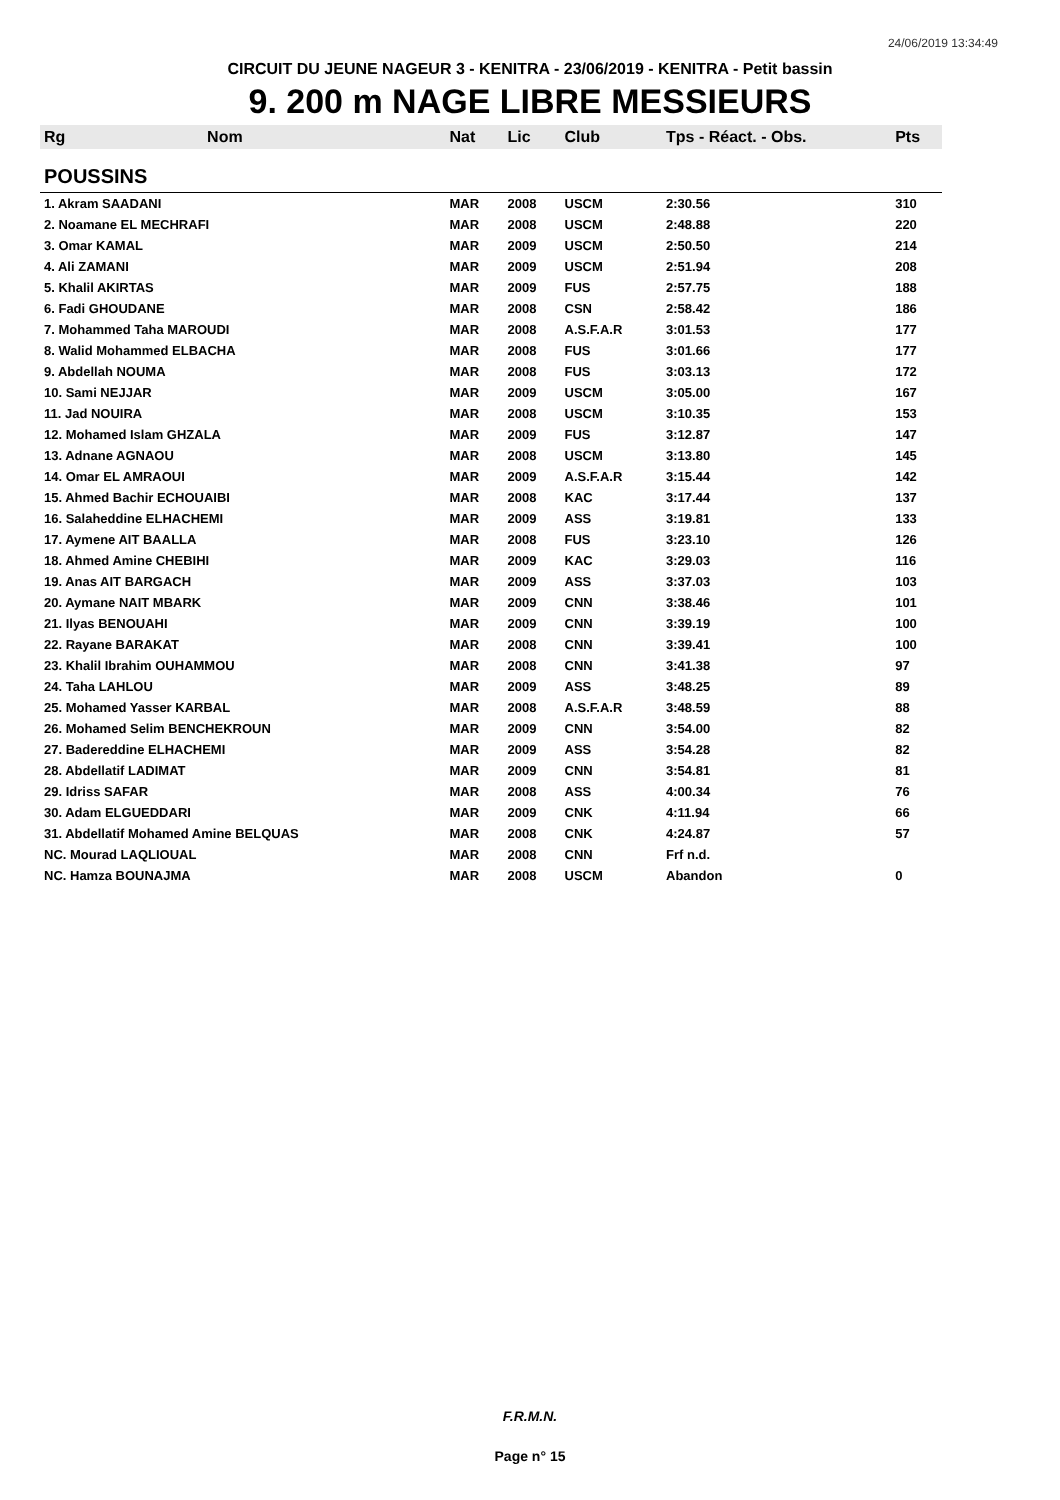24/06/2019 13:34:49
CIRCUIT DU JEUNE NAGEUR 3 - KENITRA - 23/06/2019 - KENITRA - Petit bassin
9. 200 m NAGE LIBRE MESSIEURS
| Rg | Nom | Nat | Lic | Club | Tps - Réact. - Obs. | Pts |
| --- | --- | --- | --- | --- | --- | --- |
| POUSSINS | | | | | | |
| 1. Akram SAADANI | | MAR | 2008 | USCM | 2:30.56 | 310 |
| 2. Noamane EL MECHRAFI | | MAR | 2008 | USCM | 2:48.88 | 220 |
| 3. Omar KAMAL | | MAR | 2009 | USCM | 2:50.50 | 214 |
| 4. Ali ZAMANI | | MAR | 2009 | USCM | 2:51.94 | 208 |
| 5. Khalil AKIRTAS | | MAR | 2009 | FUS | 2:57.75 | 188 |
| 6. Fadi GHOUDANE | | MAR | 2008 | CSN | 2:58.42 | 186 |
| 7. Mohammed Taha MAROUDI | | MAR | 2008 | A.S.F.A.R | 3:01.53 | 177 |
| 8. Walid Mohammed ELBACHA | | MAR | 2008 | FUS | 3:01.66 | 177 |
| 9. Abdellah NOUMA | | MAR | 2008 | FUS | 3:03.13 | 172 |
| 10. Sami NEJJAR | | MAR | 2009 | USCM | 3:05.00 | 167 |
| 11. Jad NOUIRA | | MAR | 2008 | USCM | 3:10.35 | 153 |
| 12. Mohamed Islam GHZALA | | MAR | 2009 | FUS | 3:12.87 | 147 |
| 13. Adnane AGNAOU | | MAR | 2008 | USCM | 3:13.80 | 145 |
| 14. Omar EL AMRAOUI | | MAR | 2009 | A.S.F.A.R | 3:15.44 | 142 |
| 15. Ahmed Bachir ECHOUAIBI | | MAR | 2008 | KAC | 3:17.44 | 137 |
| 16. Salaheddine ELHACHEMI | | MAR | 2009 | ASS | 3:19.81 | 133 |
| 17. Aymene AIT BAALLA | | MAR | 2008 | FUS | 3:23.10 | 126 |
| 18. Ahmed Amine CHEBIHI | | MAR | 2009 | KAC | 3:29.03 | 116 |
| 19. Anas AIT BARGACH | | MAR | 2009 | ASS | 3:37.03 | 103 |
| 20. Aymane NAIT MBARK | | MAR | 2009 | CNN | 3:38.46 | 101 |
| 21. Ilyas BENOUAHI | | MAR | 2009 | CNN | 3:39.19 | 100 |
| 22. Rayane BARAKAT | | MAR | 2008 | CNN | 3:39.41 | 100 |
| 23. Khalil Ibrahim OUHAMMOU | | MAR | 2008 | CNN | 3:41.38 | 97 |
| 24. Taha LAHLOU | | MAR | 2009 | ASS | 3:48.25 | 89 |
| 25. Mohamed Yasser KARBAL | | MAR | 2008 | A.S.F.A.R | 3:48.59 | 88 |
| 26. Mohamed Selim BENCHEKROUN | | MAR | 2009 | CNN | 3:54.00 | 82 |
| 27. Badereddine ELHACHEMI | | MAR | 2009 | ASS | 3:54.28 | 82 |
| 28. Abdellatif LADIMAT | | MAR | 2009 | CNN | 3:54.81 | 81 |
| 29. Idriss SAFAR | | MAR | 2008 | ASS | 4:00.34 | 76 |
| 30. Adam ELGUEDDARI | | MAR | 2009 | CNK | 4:11.94 | 66 |
| 31. Abdellatif Mohamed Amine BELQUAS | | MAR | 2008 | CNK | 4:24.87 | 57 |
| NC. Mourad LAQLIOUAL | | MAR | 2008 | CNN | Frf n.d. | |
| NC. Hamza BOUNAJMA | | MAR | 2008 | USCM | Abandon | 0 |
F.R.M.N.
Page n° 15